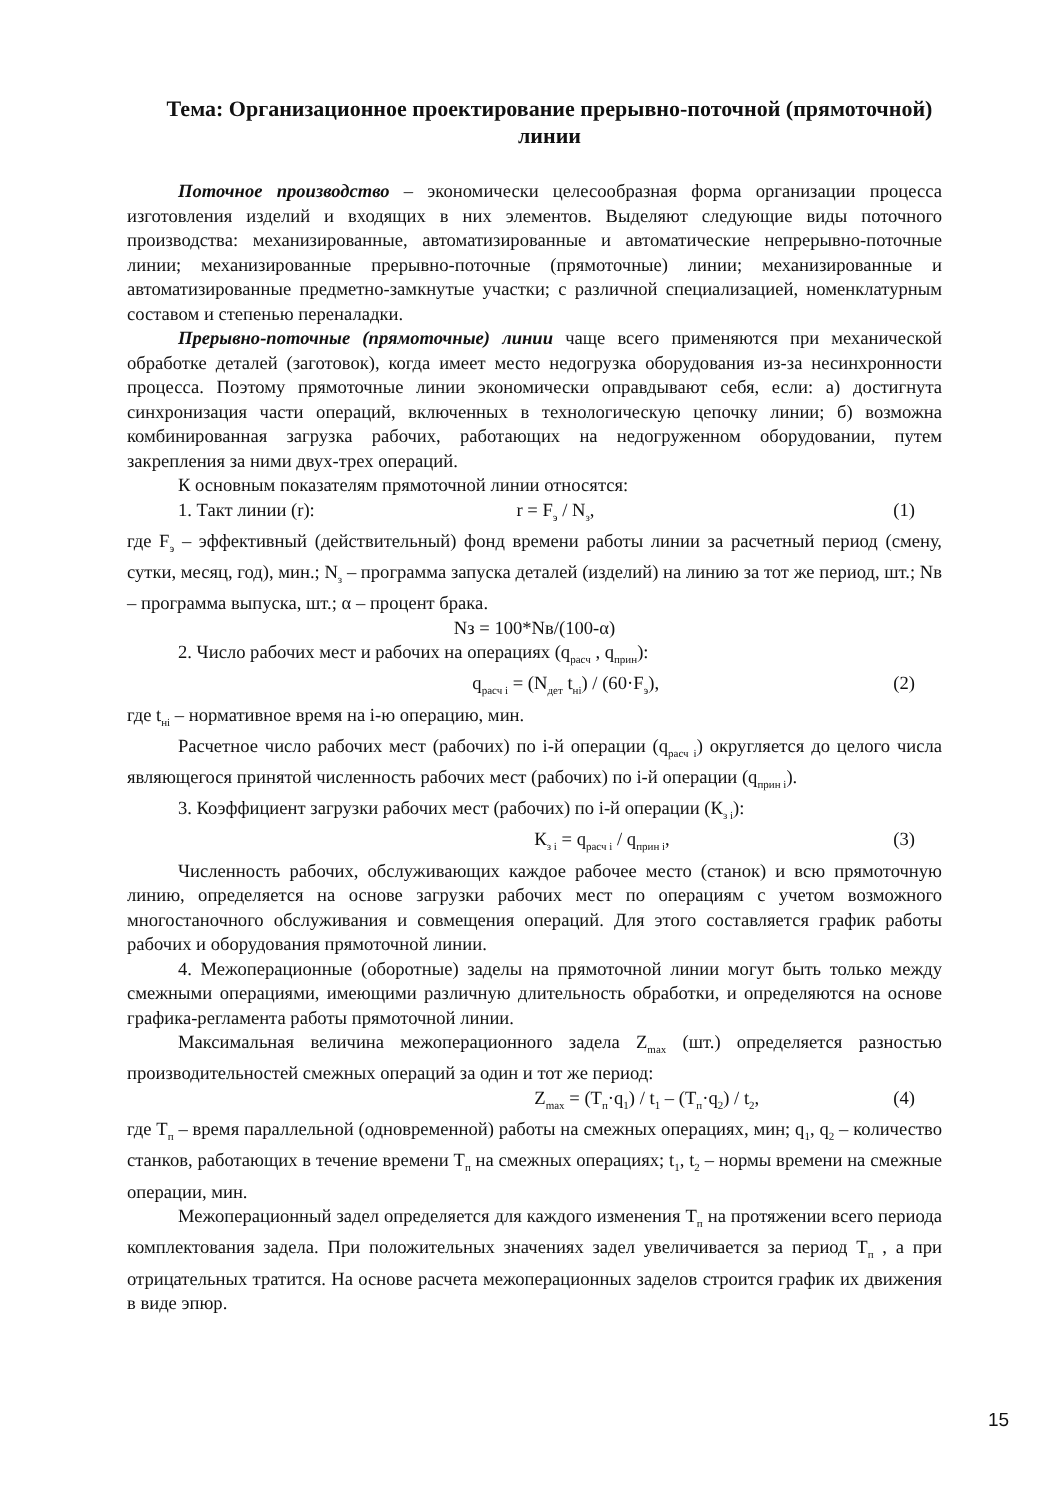Тема: Организационное проектирование прерывно-поточной (прямоточной) линии
Поточное производство – экономически целесообразная форма организации процесса изготовления изделий и входящих в них элементов. Выделяют следующие виды поточного производства: механизированные, автоматизированные и автоматические непрерывно-поточные линии; механизированные прерывно-поточные (прямоточные) линии; механизированные и автоматизированные предметно-замкнутые участки; с различной специализацией, номенклатурным составом и степенью переналадки.
Прерывно-поточные (прямоточные) линии чаще всего применяются при механической обработке деталей (заготовок), когда имеет место недогрузка оборудования из-за несинхронности процесса. Поэтому прямоточные линии экономически оправдывают себя, если: а) достигнута синхронизация части операций, включенных в технологическую цепочку линии; б) возможна комбинированная загрузка рабочих, работающих на недогруженном оборудовании, путем закрепления за ними двух-трех операций.
К основным показателям прямоточной линии относятся:
1. Такт линии (r): r = F<sub>э</sub> / N<sub>з</sub>, (1)
где F<sub>э</sub> – эффективный (действительный) фонд времени работы линии за расчетный период (смену, сутки, месяц, год), мин.; N<sub>з</sub> – программа запуска деталей (изделий) на линию за тот же период, шт.; Nв – программа выпуска, шт.; α – процент брака.
Nз = 100*Nв/(100-α)
2. Число рабочих мест и рабочих на операциях (q<sub>расч</sub> , q<sub>прин</sub>):
q<sub>расч i</sub> = (N<sub>дет</sub> t<sub>нi</sub>) / (60·F<sub>э</sub>), (2)
где t<sub>нi</sub> – нормативное время на i-ю операцию, мин.
Расчетное число рабочих мест (рабочих) по i-й операции (q<sub>расч i</sub>) округляется до целого числа являющегося принятой численность рабочих мест (рабочих) по i-й операции (q<sub>прин i</sub>).
3. Коэффициент загрузки рабочих мест (рабочих) по i-й операции (К<sub>з i</sub>):
К<sub>з i</sub> = q<sub>расч i</sub> / q<sub>прин i</sub>, (3)
Численность рабочих, обслуживающих каждое рабочее место (станок) и всю прямоточную линию, определяется на основе загрузки рабочих мест по операциям с учетом возможного многостаночного обслуживания и совмещения операций. Для этого составляется график работы рабочих и оборудования прямоточной линии.
4. Межоперационные (оборотные) заделы на прямоточной линии могут быть только между смежными операциями, имеющими различную длительность обработки, и определяются на основе графика-регламента работы прямоточной линии.
Максимальная величина межоперационного задела Z<sub>max</sub> (шт.) определяется разностью производительностей смежных операций за один и тот же период:
Z<sub>max</sub> = (Т<sub>п</sub>·q<sub>1</sub>) / t<sub>1</sub> – (Т<sub>п</sub>·q<sub>2</sub>) / t<sub>2</sub>, (4)
где Т<sub>п</sub> – время параллельной (одновременной) работы на смежных операциях, мин; q<sub>1</sub>, q<sub>2</sub> – количество станков, работающих в течение времени Т<sub>п</sub> на смежных операциях; t<sub>1</sub>, t<sub>2</sub> – нормы времени на смежные операции, мин.
Межоперационный задел определяется для каждого изменения Т<sub>п</sub> на протяжении всего периода комплектования задела. При положительных значениях задел увеличивается за период Т<sub>п</sub> , а при отрицательных тратится. На основе расчета межоперационных заделов строится график их движения в виде эпюр.
15